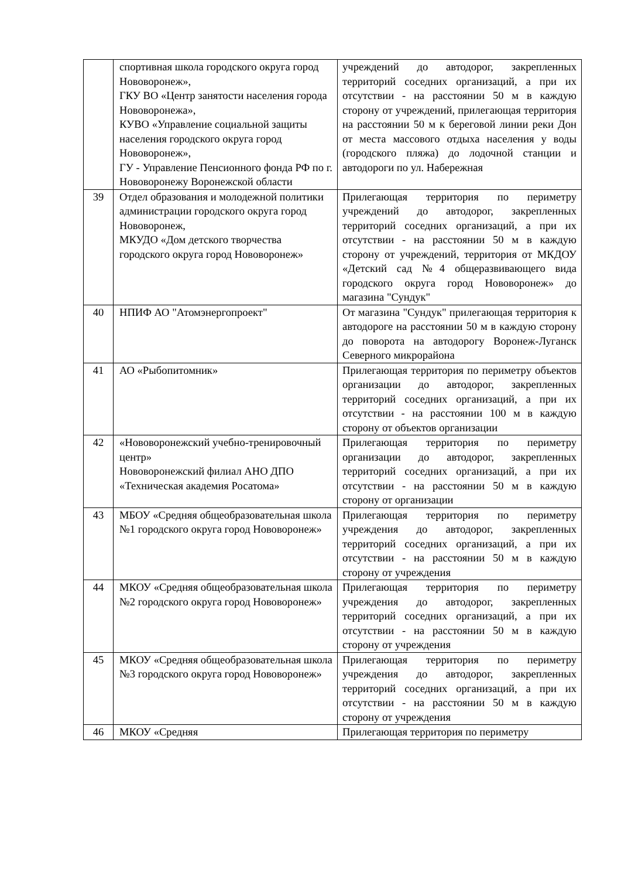| | спортивная школа городского округа город Нововоронеж», ГКУ ВО «Центр занятости населения города Нововоронежа», КУВО «Управление социальной защиты населения городского округа город Нововоронеж», ГУ - Управление Пенсионного фонда РФ по г. Нововоронежу Воронежской области | учреждений до автодорог, закрепленных территорий соседних организаций, а при их отсутствии - на расстоянии 50 м в каждую сторону от учреждений, прилегающая территория на расстоянии 50 м к береговой линии реки Дон от места массового отдыха населения у воды (городского пляжа) до лодочной станции и автодороги по ул. Набережная |
| 39 | Отдел образования и молодежной политики администрации городского округа город Нововоронеж, МКУДО «Дом детского творчества городского округа город Нововоронеж» | Прилегающая территория по периметру учреждений до автодорог, закрепленных территорий соседних организаций, а при их отсутствии - на расстоянии 50 м в каждую сторону от учреждений, территория от МКДОУ «Детский сад №4 общеразвивающего вида городского округа город Нововоронеж» до магазина "Сундук" |
| 40 | НПИФ АО "Атомэнергопроект" | От магазина "Сундук" прилегающая территория к автодороге на расстоянии 50 м в каждую сторону до поворота на автодорогу Воронеж-Луганск Северного микрорайона |
| 41 | АО «Рыбопитомник» | Прилегающая территория по периметру объектов организации до автодорог, закрепленных территорий соседних организаций, а при их отсутствии - на расстоянии 100 м в каждую сторону от объектов организации |
| 42 | «Нововоронежский учебно-тренировочный центр» Нововоронежский филиал АНО ДПО «Техническая академия Росатома» | Прилегающая территория по периметру организации до автодорог, закрепленных территорий соседних организаций, а при их отсутствии - на расстоянии 50 м в каждую сторону от организации |
| 43 | МБОУ «Средняя общеобразовательная школа №1 городского округа город Нововоронеж» | Прилегающая территория по периметру учреждения до автодорог, закрепленных территорий соседних организаций, а при их отсутствии - на расстоянии 50 м в каждую сторону от учреждения |
| 44 | МКОУ «Средняя общеобразовательная школа №2 городского округа город Нововоронеж» | Прилегающая территория по периметру учреждения до автодорог, закрепленных территорий соседних организаций, а при их отсутствии - на расстоянии 50 м в каждую сторону от учреждения |
| 45 | МКОУ «Средняя общеобразовательная школа №3 городского округа город Нововоронеж» | Прилегающая территория по периметру учреждения до автодорог, закрепленных территорий соседних организаций, а при их отсутствии - на расстоянии 50 м в каждую сторону от учреждения |
| 46 | МКОУ «Средняя | Прилегающая территория по периметру |